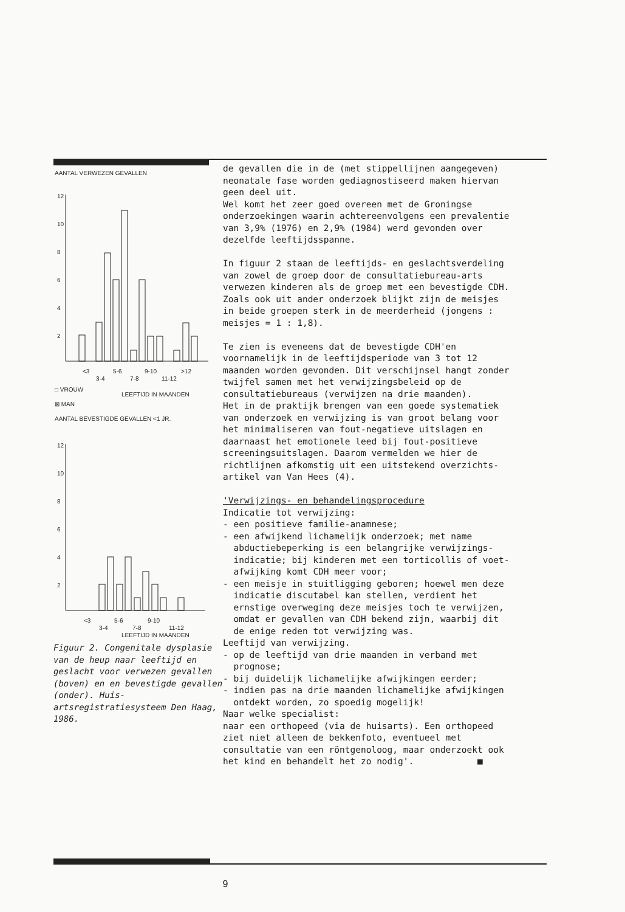AANTAL VERWEZEN GEVALLEN
12
10
8
6
4
2
<3
5-6
9-10
>12
3-4
7-8
11-12
□ VROUW
LEEFTIJD IN MAANDEN
⊠ MAN
AANTAL BEVESTIGDE GEVALLEN <1 JR.
12
10
8
6
4
2
<3
5-6
9-10
3-4
7-8
11-12
LEEFTIJD IN MAANDEN
Figuur 2. Congenitale dysplasie van de heup naar leeftijd en geslacht voor verwezen gevallen (boven) en en bevestigde gevallen (onder). Huis-artsregistratiesysteem Den Haag, 1986.
de gevallen die in de (met stippellijnen aangegeven) neonatale fase worden gediagnostiseerd maken hiervan geen deel uit. Wel komt het zeer goed overeen met de Groningse onderzoekingen waarin achtereenvolgens een prevalentie van 3,9% (1976) en 2,9% (1984) werd gevonden over dezelfde leeftijdsspanne. In figuur 2 staan de leeftijds- en geslachtsverdeling van zowel de groep door de consultatiebureau-arts verwezen kinderen als de groep met een bevestigde CDH. Zoals ook uit ander onderzoek blijkt zijn de meisjes in beide groepen sterk in de meerderheid (jongens : meisjes = 1 : 1,8). Te zien is eveneens dat de bevestigde CDH'en voornamelijk in de leeftijdsperiode van 3 tot 12 maanden worden gevonden. Dit verschijnsel hangt zonder twijfel samen met het verwijzingsbeleid op de consultatiebureaus (verwijzen na drie maanden). Het in de praktijk brengen van een goede systematiek van onderzoek en verwijzing is van groot belang voor het minimaliseren van fout-negatieve uitslagen en daarnaast het emotionele leed bij fout-positieve screeningsuitslagen. Daarom vermelden we hier de richtlijnen afkomstig uit een uitstekend overzichts- artikel van Van Hees (4). 'Verwijzings- en behandelingsprocedure Indicatie tot verwijzing: - een positieve familie-anamnese; - een afwijkend lichamelijk onderzoek; met name abductiebeperking is een belangrijke verwijzings- indicatie; bij kinderen met een torticollis of voet- afwijking komt CDH meer voor; - een meisje in stuitligging geboren; hoewel men deze indicatie discutabel kan stellen, verdient het ernstige overweging deze meisjes toch te verwijzen, omdat er gevallen van CDH bekend zijn, waarbij dit de enige reden tot verwijzing was. Leeftijd van verwijzing. - op de leeftijd van drie maanden in verband met prognose; - bij duidelijk lichamelijke afwijkingen eerder; - indien pas na drie maanden lichamelijke afwijkingen ontdekt worden, zo spoedig mogelijk! Naar welke specialist: naar een orthopeed (via de huisarts). Een orthopeed ziet niet alleen de bekkenfoto, eventueel met consultatie van een röntgenoloog, maar onderzoekt ook het kind en behandelt het zo nodig'. ■
9